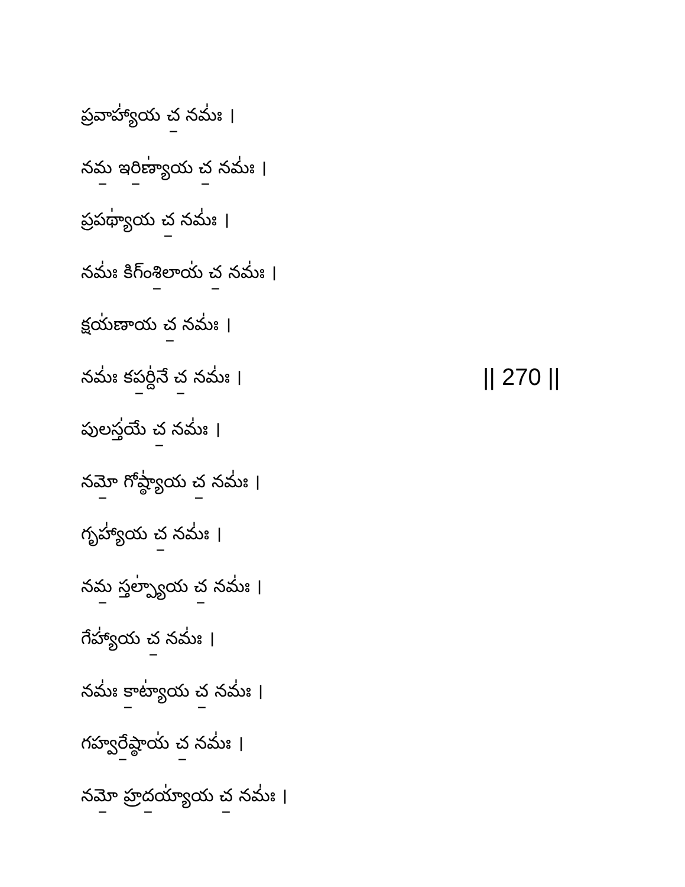ప్రవాహ్యా॑య చ॒ నమః॑ ।
నమ॒ ఇరి॒ణ్యా॑య చ॒ నమః॑ ।
ప్రపథ్యా॑య చ॒ నమః॑ ।
నమః॑ కిగ్ంశి॒లాయ॑ చ॒ నమః॑ ।
క్షయ॑ణాయ చ॒ నమః॑ ।
నమః॑ కప॒ర్ది॑నే చ॒ నమః॑ । || 270 ||
పులస్త॑యే చ॒ నమః॑ ।
నమో॒ గోష్ఠ్యా॑య చ॒ నమః॑ ।
గృహ్యా॑య చ॒ నమః॑ ।
నమ॒ స్తల్ప్యా॑య చ॒ నమః॑ ।
గేహ్యా॑య చ॒ నమః॑ ।
నమః॑ కా॒ట్యా॑య చ॒ నమః॑ ।
గహ్వరే॒ష్ఠాయ॑ చ॒ నమః॑ ।
నమో॒ హ్రద॒య్యా॑య చ॒ నమః॑ ।